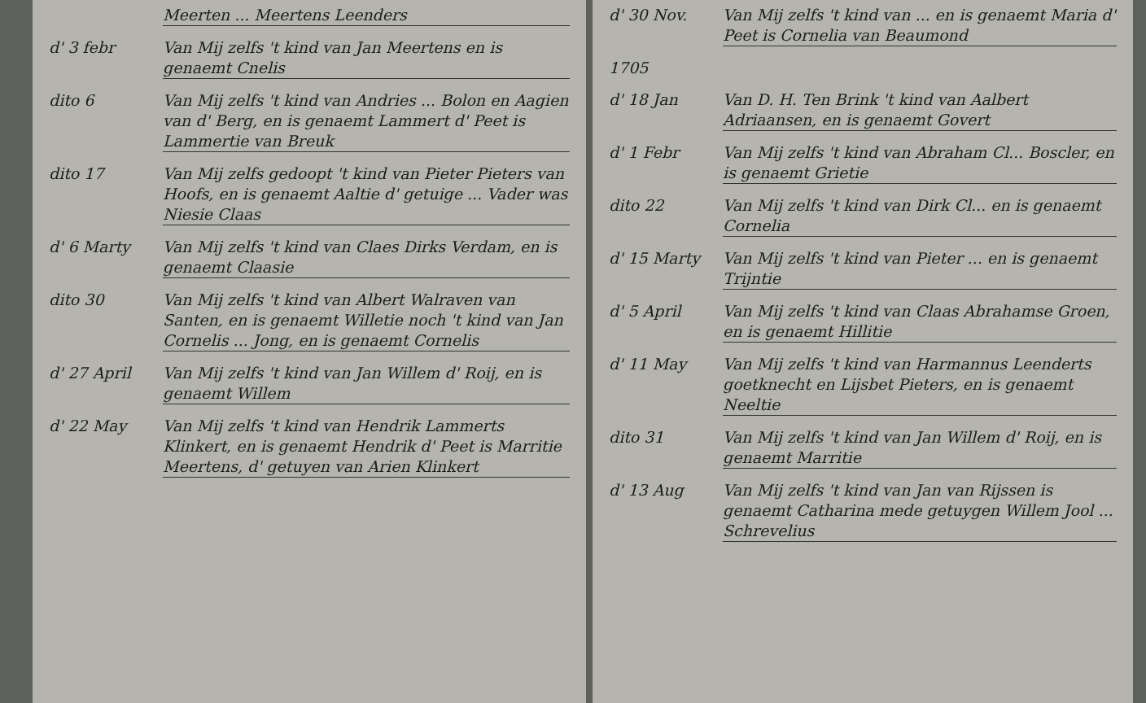Meerten ... Meertens Leenders
d' 3 febr Van Mij zelfs 't kind van Jan Meertens en is genaemt Cnelis
dito 6 Van Mij zelfs 't kind van Andries ... Bolon en Aagien van d' Berg, en is genaemt Lammert d' Peet is Lammertie van Breuk
dito 17 Van Mij zelfs gedoopt 't kind van Pieter Pieters van Hoofs, en is genaemt Aaltie d' getuige ... Vader was Niesie Claas
d' 6 Marty Van Mij zelfs 't kind van Claes Dirks Verdam, en is genaemt Claasie
dito 30 Van Mij zelfs 't kind van Albert Walraven van Santen, en is genaemt Willetie noch 't kind van Jan Cornelis ... Jong, en is genaemt Cornelis
d' 27 April Van Mij zelfs 't kind van Jan Willem d' Roij, en is genaemt Willem
d' 22 May Van Mij zelfs 't kind van Hendrik Lammerts Klinkert, en is genaemt Hendrik d' Peet is Marritie Meertens, d' getuyen van Arien Klinkert
d' 30 Nov. Van Mij zelfs 't kind van ... en is genaemt Maria d' Peet is Cornelia van Beaumond
1705
d' 18 Jan Van D. H. Ten Brink 't kind van Aalbert Adriaansen, en is genaemt Govert
d' 1 Febr Van Mij zelfs 't kind van Abraham Cl... Boscler, en is genaemt Grietie
dito 22 Van Mij zelfs 't kind van Dirk Cl... en is genaemt Cornelia
d' 15 Marty Van Mij zelfs 't kind van Pieter ... en is genaemt Trijntie
d' 5 April Van Mij zelfs 't kind van Claas Abrahamse Groen, en is genaemt Hillitie
d' 11 May Van Mij zelfs 't kind van Harmannus Leenderts goetknecht en Lijsbet Pieters, en is genaemt Neeltie
dito 31 Van Mij zelfs 't kind van Jan Willem d' Roij, en is genaemt Marritie
d' 13 Aug Van Mij zelfs 't kind van Jan van Rijssen is genaemt Catharina mede getuygen Willem Jool ... Schrevelius